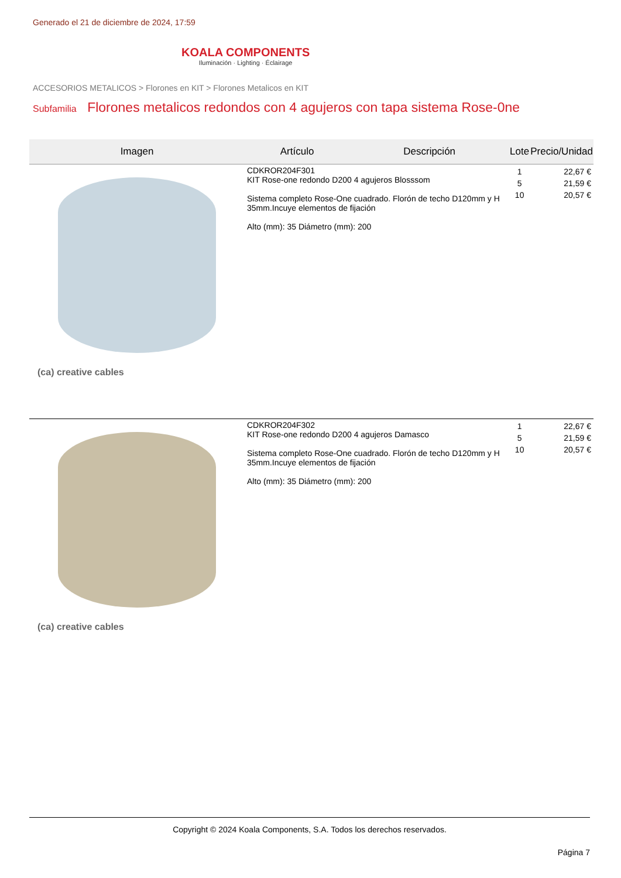Generado el 21 de diciembre de 2024, 17:59
KOALA COMPONENTS
Iluminación · Lighting · Éclairage
ACCESORIOS METALICOS > Florones en KIT > Florones Metalicos en KIT
Subfamilia Florones metalicos redondos con 4 agujeros con tapa sistema Rose-0ne
| Imagen | Artículo | Descripción | Lote | Precio/Unidad |
| --- | --- | --- | --- | --- |
| (ca) creative cables | CDKROR204F301 KIT Rose-one redondo D200 4 agujeros Blosssom Sistema completo Rose-One cuadrado. Florón de techo D120mm y H 35mm.Incuye elementos de fijación Alto (mm): 35 Diámetro (mm): 200 | | 1 5 10 | 22,67 € 21,59 € 20,57 € |
| (ca) creative cables | CDKROR204F302 KIT Rose-one redondo D200 4 agujeros Damasco Sistema completo Rose-One cuadrado. Florón de techo D120mm y H 35mm.Incuye elementos de fijación Alto (mm): 35 Diámetro (mm): 200 | | 1 5 10 | 22,67 € 21,59 € 20,57 € |
Copyright © 2024 Koala Components, S.A. Todos los derechos reservados.
Página 7